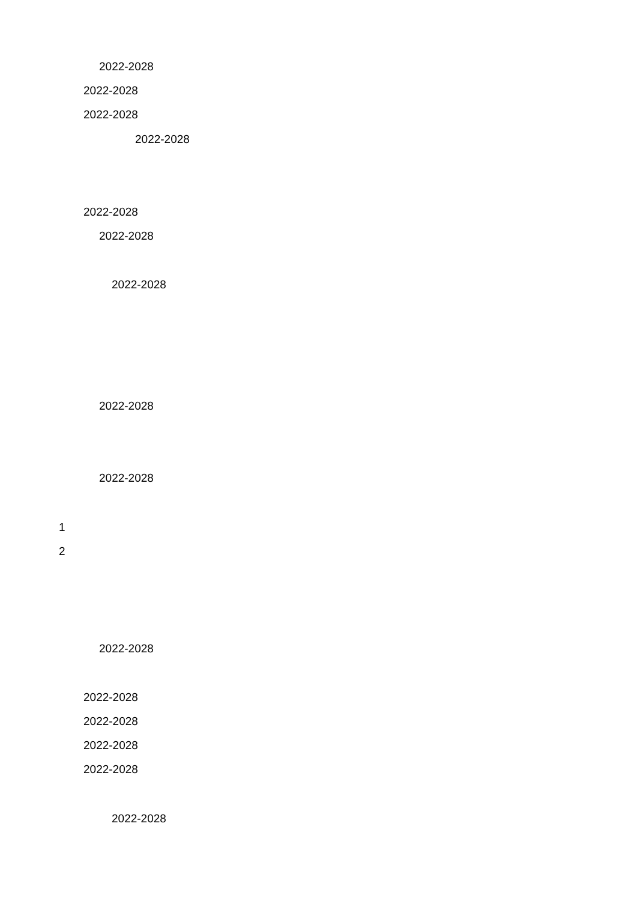2022-2028
2022-2028
2022-2028
2022-2028
2022-2028
2022-2028
2022-2028
2022-2028
2022-2028
1
2
2022-2028
2022-2028
2022-2028
2022-2028
2022-2028
2022-2028